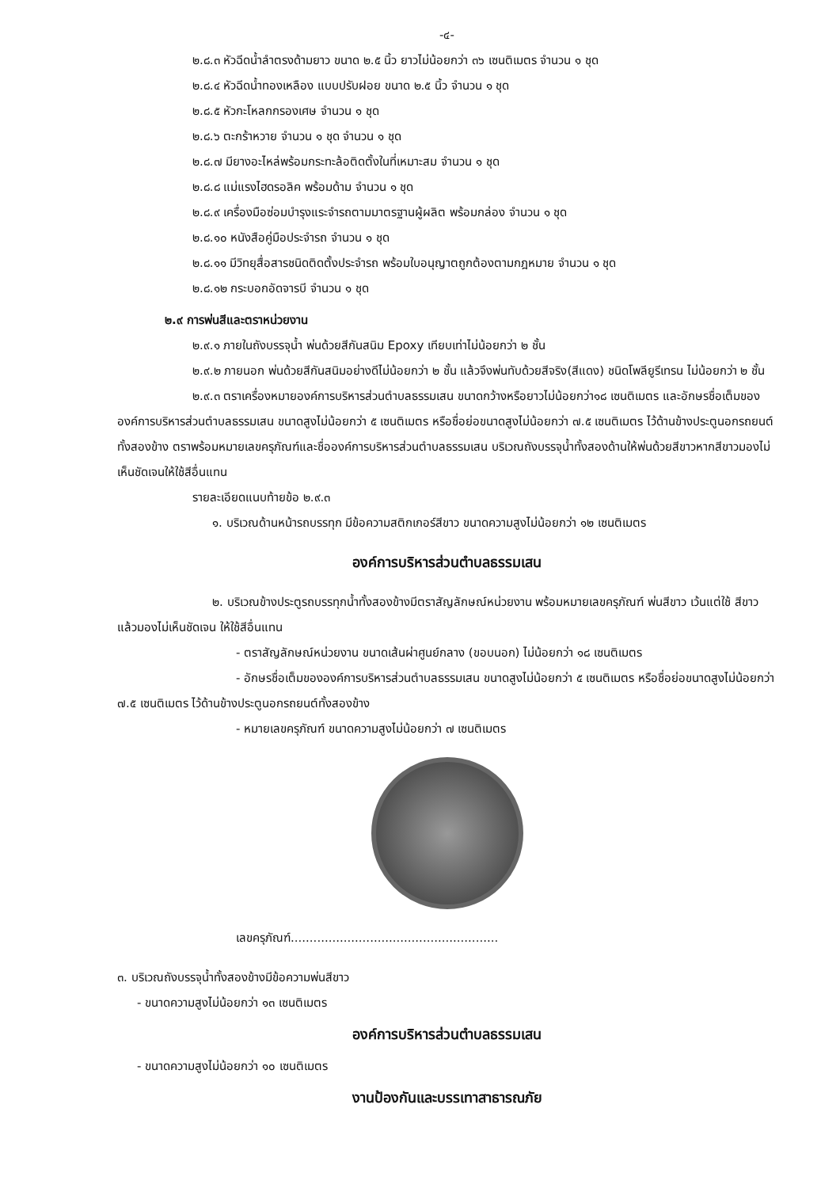-๔-
๒.๘.๓ หัวฉีดน้ำลำตรงด้ามยาว ขนาด ๒.๕ นิ้ว ยาวไม่น้อยกว่า ๓๖ เซนติเมตร จำนวน ๑ ชุด
๒.๘.๔ หัวฉีดน้ำทองเหลือง แบบปรับฝอย ขนาด ๒.๕ นิ้ว จำนวน ๑ ชุด
๒.๘.๕ หัวกะโหลกกรองเศษ จำนวน ๑ ชุด
๒.๘.๖ ตะกร้าหวาย จำนวน ๑ ชุด จำนวน ๑ ชุด
๒.๘.๗ มียางอะไหล่พร้อมกระทะล้อติดตั้งในที่เหมาะสม จำนวน ๑ ชุด
๒.๘.๘ แม่แรงไฮดรอลิค พร้อมด้าม จำนวน ๑ ชุด
๒.๘.๙ เครื่องมือซ่อมบำรุงแระจำรถตามมาตรฐานผู้ผลิต พร้อมกล่อง จำนวน ๑ ชุด
๒.๘.๑๐ หนังสือคู่มือประจำรถ จำนวน ๑ ชุด
๒.๘.๑๑ มีวิทยุสื่อสารชนิดติดตั้งประจำรถ พร้อมใบอนุญาตถูกต้องตามกฎหมาย จำนวน ๑ ชุด
๒.๘.๑๒ กระบอกอัดจารบี จำนวน ๑ ชุด
๒.๙ การพ่นสีและตราหน่วยงาน
๒.๙.๑ ภายในถังบรรจุน้ำ พ่นด้วยสีกันสนิม Epoxy เทียบเท่าไม่น้อยกว่า ๒ ชั้น
๒.๙.๒ ภายนอก พ่นด้วยสีกันสนิมอย่างดีไม่น้อยกว่า ๒ ชั้น แล้วจึงพ่นทับด้วยสีจริง(สีแดง) ชนิดโพลียูรีเทรน ไม่น้อยกว่า ๒ ชั้น
๒.๙.๓ ตราเครื่องหมายองค์การบริหารส่วนตำบลธรรมเสน ขนาดกว้างหรือยาวไม่น้อยกว่า๑๘ เซนติเมตร และอักษรชื่อเต็มขององค์การบริหารส่วนตำบลธรรมเสน ขนาดสูงไม่น้อยกว่า ๕ เซนติเมตร หรือชื่อย่อขนาดสูงไม่น้อยกว่า ๗.๕ เซนติเมตร ไว้ด้านข้างประตูนอกรถยนต์ทั้งสองข้าง ตราพร้อมหมายเลขครุภัณฑ์และชื่อองค์การบริหารส่วนตำบลธรรมเสน บริเวณถังบรรจุน้ำทั้งสองด้านให้พ่นด้วยสีขาวหากสีขาวมองไม่เห็นชัดเจนให้ใช้สีอื่นแทน
รายละเอียดแนบท้ายข้อ ๒.๙.๓
๑. บริเวณด้านหน้ารถบรรทุก มีข้อความสติกเกอร์สีขาว ขนาดความสูงไม่น้อยกว่า ๑๒ เซนติเมตร
องค์การบริหารส่วนตำบลธรรมเสน
๒. บริเวณข้างประตูรถบรรทุกน้ำทั้งสองข้างมีตราสัญลักษณ์หน่วยงาน พร้อมหมายเลขครุภัณฑ์ พ่นสีขาว เว้นแต่ใช้ สีขาวแล้วมองไม่เห็นชัดเจน ให้ใช้สีอื่นแทน
- ตราสัญลักษณ์หน่วยงาน ขนาดเส้นผ่าศูนย์กลาง (ขอบนอก) ไม่น้อยกว่า ๑๘ เซนติเมตร
- อักษรชื่อเต็มขององค์การบริหารส่วนตำบลธรรมเสน ขนาดสูงไม่น้อยกว่า ๕ เซนติเมตร หรือชื่อย่อขนาดสูงไม่น้อยกว่า ๗.๕ เซนติเมตร ไว้ด้านข้างประตูนอกรถยนต์ทั้งสองข้าง
- หมายเลขครุภัณฑ์ ขนาดความสูงไม่น้อยกว่า ๗ เซนติเมตร
เลขครุภัณฑ์.......................................................
๓. บริเวณถังบรรจุน้ำทั้งสองข้างมีข้อความพ่นสีขาว
- ขนาดความสูงไม่น้อยกว่า ๑๓ เซนติเมตร
องค์การบริหารส่วนตำบลธรรมเสน
- ขนาดความสูงไม่น้อยกว่า ๑๐ เซนติเมตร
งานป้องกันและบรรเทาสาธารณภัย